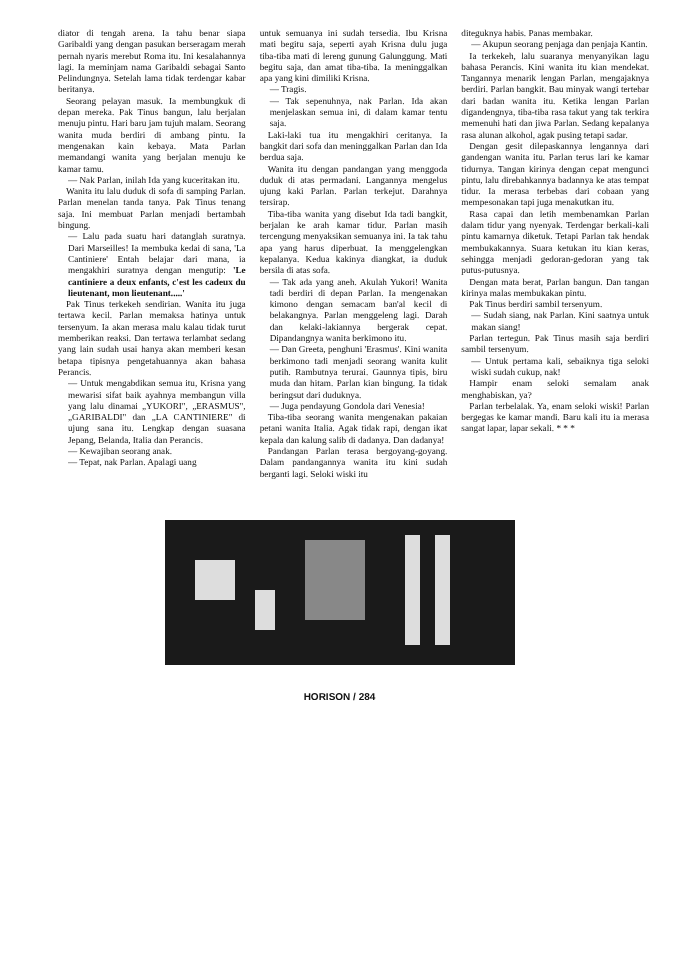diator di tengah arena. Ia tahu benar siapa Garibaldi yang dengan pasukan berseragam merah pernah nyaris merebut Roma itu. Ini kesalahannya lagi. Ia meminjam nama Garibaldi sebagai Santo Pelindungnya. Setelah lama tidak terdengar kabar beritanya.
Seorang pelayan masuk. Ia membungkuk di depan mereka. Pak Tinus bangun, lalu berjalan menuju pintu. Hari baru jam tujuh malam. Seorang wanita muda berdiri di ambang pintu. Ia mengenakan kain kebaya. Mata Parlan memandangi wanita yang berjalan menuju ke kamar tamu.
— Nak Parlan, inilah Ida yang kuceritakan itu.
Wanita itu lalu duduk di sofa di samping Parlan. Parlan menelan tanda tanya. Pak Tinus tenang saja. Ini membuat Parlan menjadi bertambah bingung.
— Lalu pada suatu hari datanglah suratnya. Dari Marseilles! Ia membuka kedai di sana, 'La Cantiniere' Entah belajar dari mana, ia mengakhiri suratnya dengan mengutip: 'Le cantiniere a deux enfants, c'est les cadeux du lieutenant, mon lieutenant.....'
Pak Tinus terkekeh sendirian. Wanita itu juga tertawa kecil. Parlan memaksa hatinya untuk tersenyum. Ia akan merasa malu kalau tidak turut memberikan reaksi. Dan tertawa terlambat sedang yang lain sudah usai hanya akan memberi kesan betapa tipisnya pengetahuannya akan bahasa Perancis.
— Untuk mengabdikan semua itu, Krisna yang mewarisi sifat baik ayahnya membangun villa yang lalu dinamai „YUKORI", „ERASMUS", „GARIBALDI" dan „LA CANTINIERE" di ujung sana itu. Lengkap dengan suasana Jepang, Belanda, Italia dan Perancis.
— Kewajiban seorang anak.
— Tepat, nak Parlan. Apalagi uang
untuk semuanya ini sudah tersedia. Ibu Krisna mati begitu saja, seperti ayah Krisna dulu juga tiba-tiba mati di lereng gunung Galunggung. Mati begitu saja, dan amat tiba-tiba. Ia meninggalkan apa yang kini dimiliki Krisna.
— Tragis.
— Tak sepenuhnya, nak Parlan. Ida akan menjelaskan semua ini, di dalam kamar tentu saja.
Laki-laki tua itu mengakhiri ceritanya. Ia bangkit dari sofa dan meninggalkan Parlan dan Ida berdua saja.
Wanita itu dengan pandangan yang menggoda duduk di atas permadani. Langannya mengelus ujung kaki Parlan. Parlan terkejut. Darahnya tersirap.
Tiba-tiba wanita yang disebut Ida tadi bangkit, berjalan ke arah kamar tidur. Parlan masih tercengung menyaksikan semuanya ini. Ia tak tahu apa yang harus diperbuat. Ia menggelengkan kepalanya. Kedua kakinya diangkat, ia duduk bersila di atas sofa.
— Tak ada yang aneh. Akulah Yukori! Wanita tadi berdiri di depan Parlan. Ia mengenakan kimono dengan semacam ban'al kecil di belakangnya. Parlan menggeleng lagi. Darah dan kelaki-lakiannya bergerak cepat. Dipandangnya wanita berkimono itu.
— Dan Greeta, penghuni 'Erasmus'. Kini wanita berkimono tadi menjadi seorang wanita kulit putih. Rambutnya terurai. Gaunnya tipis, biru muda dan hitam. Parlan kian bingung. Ia tidak beringsut dari duduknya.
— Juga pendayung Gondola dari Venesia!
Tiba-tiba seorang wanita mengenakan pakaian petani wanita Italia. Agak tidak rapi, dengan ikat kepala dan kalung salib di dadanya. Dan dadanya!
Pandangan Parlan terasa bergoyang-goyang. Dalam pandangannya wanita itu kini sudah berganti lagi. Seloki wiski itu
diteguknya habis. Panas membakar.
— Akupun seorang penjaga dan penjaja Kantin.
Ia terkekeh, lalu suaranya menyanyikan lagu bahasa Perancis. Kini wanita itu kian mendekat. Tangannya menarik lengan Parlan, mengajaknya berdiri. Parlan bangkit. Bau minyak wangi tertebar dari badan wanita itu. Ketika lengan Parlan digandengnya, tiba-tiba rasa takut yang tak terkira memenuhi hati dan jiwa Parlan. Sedang kepalanya rasa alunan alkohol, agak pusing tetapi sadar.
Dengan gesit dilepaskannya lengannya dari gandengan wanita itu. Parlan terus lari ke kamar tidurnya. Tangan kirinya dengan cepat mengunci pintu, lalu direbahkannya badannya ke atas tempat tidur. Ia merasa terbebas dari cobaan yang mempesonakan tapi juga menakutkan itu.
Rasa capai dan letih membenamkan Parlan dalam tidur yang nyenyak. Terdengar berkali-kali pintu kamarnya diketuk. Tetapi Parlan tak hendak membukakannya. Suara ketukan itu kian keras, sehingga menjadi gedoran-gedoran yang tak putus-putusnya.
Dengan mata berat, Parlan bangun. Dan tangan kirinya malas membukakan pintu.
Pak Tinus berdiri sambil tersenyum.
— Sudah siang, nak Parlan. Kini saatnya untuk makan siang!
Parlan tertegun. Pak Tinus masih saja berdiri sambil tersenyum.
— Untuk pertama kali, sebaiknya tiga seloki wiski sudah cukup, nak!
Hampir enam seloki semalam anak menghabiskan, ya?
Parlan terbelalak. Ya, enam seloki wiski! Parlan bergegas ke kamar mandi. Baru kali itu ia merasa sangat lapar, lapar sekali. * * *
HORISON / 284